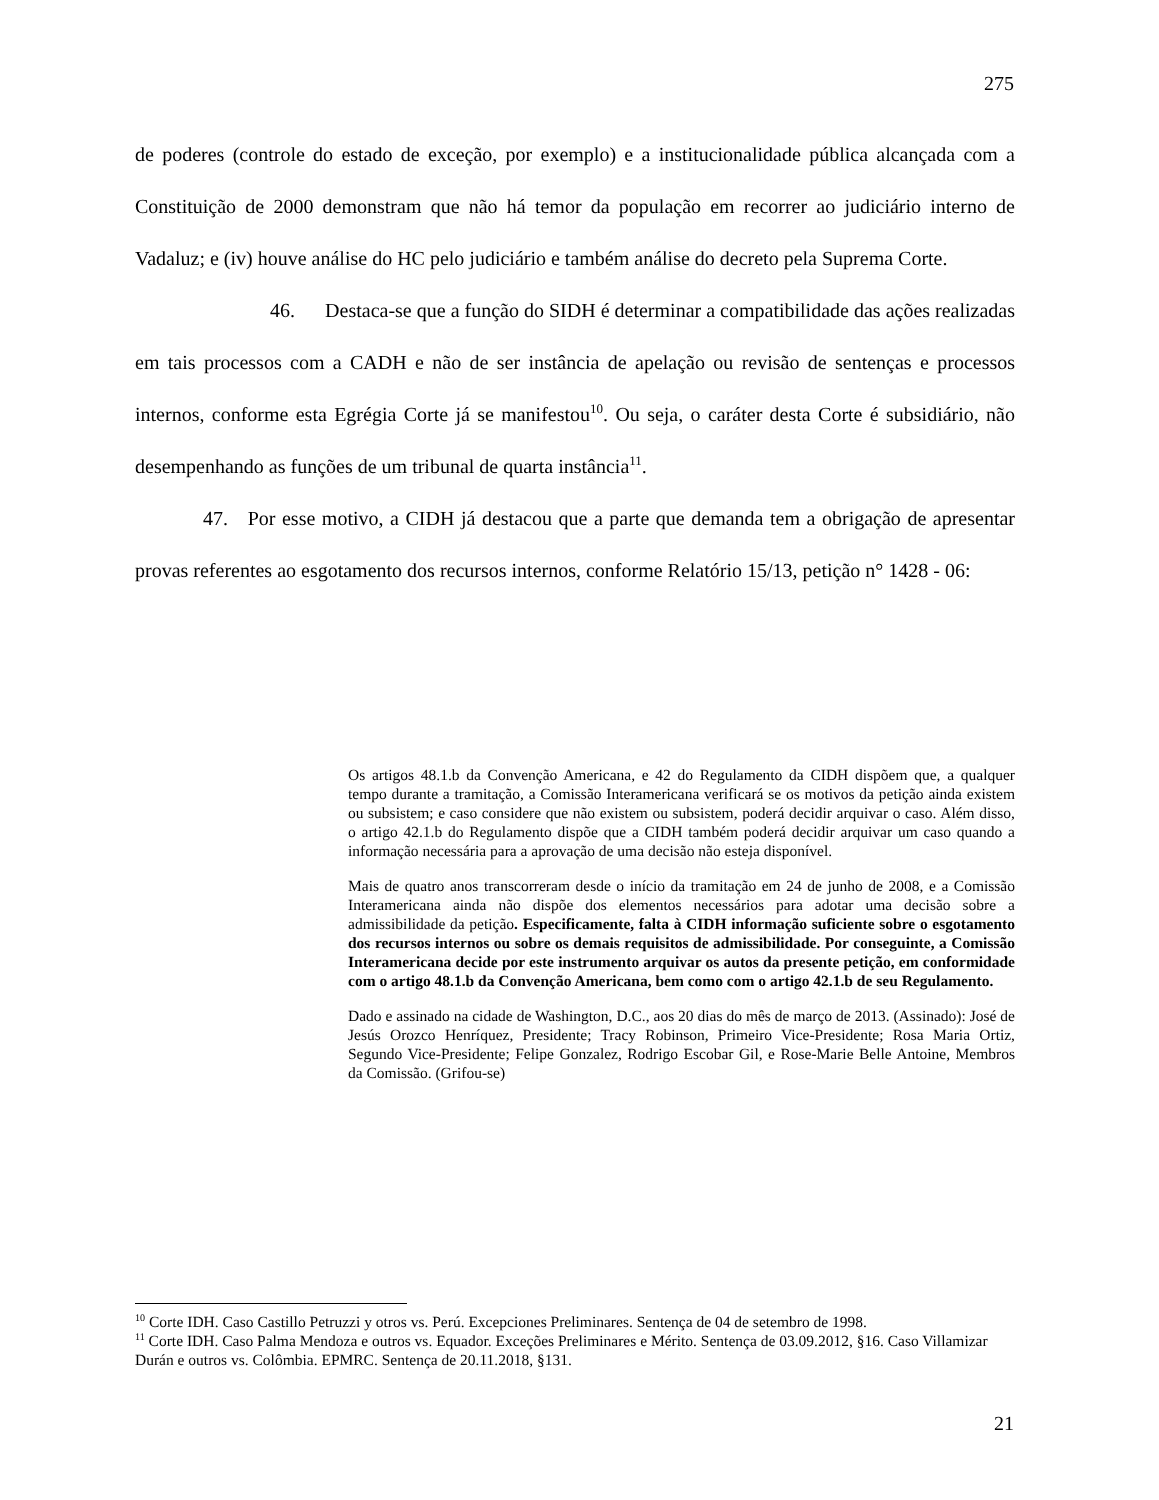275
de poderes (controle do estado de exceção, por exemplo) e a institucionalidade pública alcançada com a Constituição de 2000 demonstram que não há temor da população em recorrer ao judiciário interno de Vadaluz; e (iv) houve análise do HC pelo judiciário e também análise do decreto pela Suprema Corte.
46. Destaca-se que a função do SIDH é determinar a compatibilidade das ações realizadas em tais processos com a CADH e não de ser instância de apelação ou revisão de sentenças e processos internos, conforme esta Egrégia Corte já se manifestou<sup>10</sup>. Ou seja, o caráter desta Corte é subsidiário, não desempenhando as funções de um tribunal de quarta instância<sup>11</sup>.
47. Por esse motivo, a CIDH já destacou que a parte que demanda tem a obrigação de apresentar provas referentes ao esgotamento dos recursos internos, conforme Relatório 15/13, petição n° 1428 - 06:
Os artigos 48.1.b da Convenção Americana, e 42 do Regulamento da CIDH dispõem que, a qualquer tempo durante a tramitação, a Comissão Interamericana verificará se os motivos da petição ainda existem ou subsistem; e caso considere que não existem ou subsistem, poderá decidir arquivar o caso. Além disso, o artigo 42.1.b do Regulamento dispõe que a CIDH também poderá decidir arquivar um caso quando a informação necessária para a aprovação de uma decisão não esteja disponível.
Mais de quatro anos transcorreram desde o início da tramitação em 24 de junho de 2008, e a Comissão Interamericana ainda não dispõe dos elementos necessários para adotar uma decisão sobre a admissibilidade da petição. Especificamente, falta à CIDH informação suficiente sobre o esgotamento dos recursos internos ou sobre os demais requisitos de admissibilidade. Por conseguinte, a Comissão Interamericana decide por este instrumento arquivar os autos da presente petição, em conformidade com o artigo 48.1.b da Convenção Americana, bem como com o artigo 42.1.b de seu Regulamento.
Dado e assinado na cidade de Washington, D.C., aos 20 dias do mês de março de 2013. (Assinado): José de Jesús Orozco Henríquez, Presidente; Tracy Robinson, Primeiro Vice-Presidente; Rosa Maria Ortiz, Segundo Vice-Presidente; Felipe Gonzalez, Rodrigo Escobar Gil, e Rose-Marie Belle Antoine, Membros da Comissão. (Grifou-se)
<sup>10</sup> Corte IDH. Caso Castillo Petruzzi y otros vs. Perú. Excepciones Preliminares. Sentença de 04 de setembro de 1998.
<sup>11</sup> Corte IDH. Caso Palma Mendoza e outros vs. Equador. Exceções Preliminares e Mérito. Sentença de 03.09.2012, §16. Caso Villamizar Durán e outros vs. Colômbia. EPMRC. Sentença de 20.11.2018, §131.
21